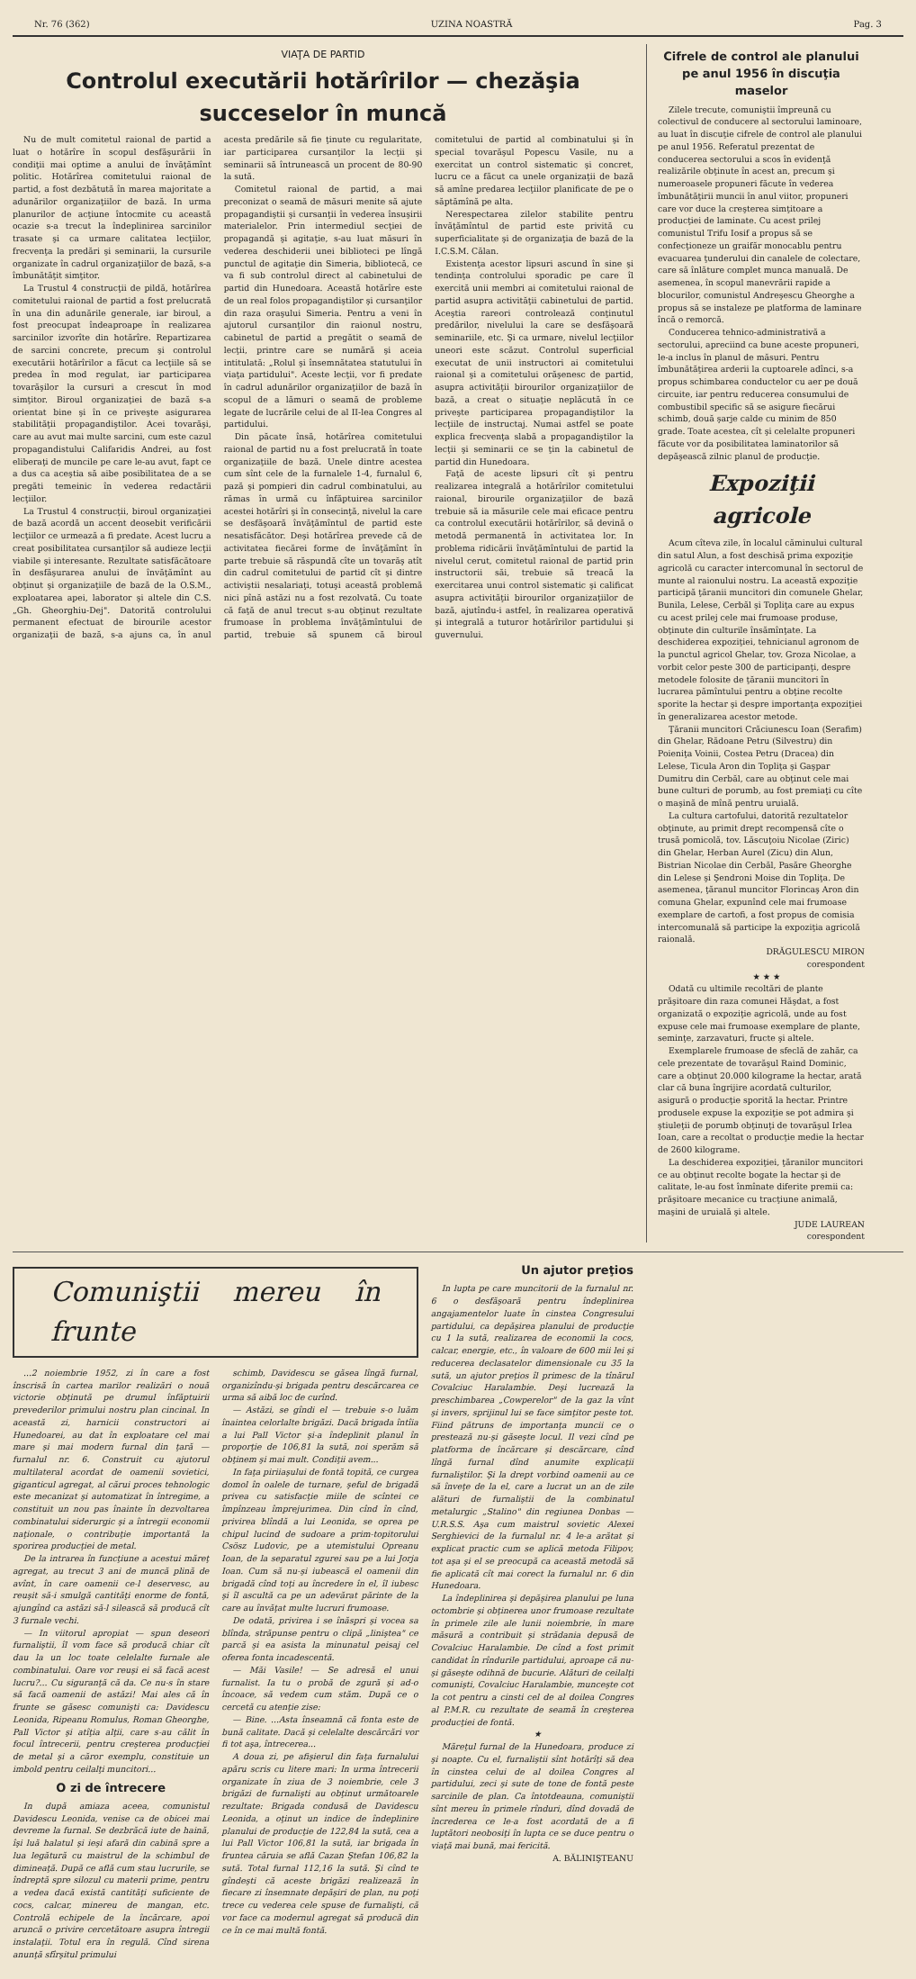Nr. 76 (362) UZINA NOASTRĂ Pag. 3
VIAŢA DE PARTID
Controlul executării hotărîrilor — chezăşia succeselor în muncă
Nu de mult comitetul raional de partid a luat o hotărîre în scopul desfăşurării în condiţii mai optime a anului de învăţămînt politic. Hotărîrea comitetului raional de partid, a fost dezbătută în marea majoritate a adunărilor organizaţiilor de bază. In urma planurilor de acţiune întocmite cu această ocazie s-a trecut la îndeplinirea sarcinilor trasate şi ca urmare calitatea lecţiilor, frecvenţa la predări şi seminarii, la cursurile organizate în cadrul organizaţiilor de bază, s-a îmbunătăţit simţitor.
La Trustul 4 construcţii de pildă, hotărîrea comitetului raional de partid a fost prelucrată în una din adunările generale, iar biroul, a fost preocupat îndeaproape în realizarea sarcinilor izvorîte din hotărîre. Repartizarea de sarcini concrete, precum şi controlul executării hotărîrilor a făcut ca lecţiile să se predea în mod regulat, iar participarea tovarăşilor la cursuri a crescut în mod simţitor. Biroul organizaţiei de bază s-a orientat bine şi în ce priveşte asigurarea stabilităţii propagandiştilor. Acei tovarăşi, care au avut mai multe sarcini, cum este cazul propagandistului Califaridis Andrei, au fost eliberaţi de muncile pe care le-au avut, fapt ce a dus ca aceştia să aibe posibilitatea de a se pregăti temeinic în vederea redactării lecţiilor.
La Trustul 4 construcţii, biroul organizaţiei de bază acordă un accent deosebit verificării lecţiilor ce urmează a fi predate. Acest lucru a creat posibilitatea cursanţilor să audieze lecţii viabile şi interesante. Rezultate satisfăcătoare în desfăşurarea anului de învăţămînt au obţinut şi organizaţiile de bază de la O.S.M., exploatarea apei, laborator şi altele din C.S. „Gh. Gheorghiu-Dej". Datorită controlului permanent efectuat de birourile acestor organizaţii de bază, s-a ajuns ca, în anul acesta predările să fie ţinute cu regularitate, iar participarea cursanţilor la lecţii şi seminarii să întrunească un procent de 80-90 la sută.
Comitetul raional de partid, a mai preconizat o seamă de măsuri menite să ajute propagandiştii şi cursanţii în vederea însuşirii materialelor. Prin intermediul secţiei de propagandă şi agitaţie, s-au luat măsuri în vederea deschiderii unei biblioteci pe lîngă punctul de agitaţie din Simeria, bibliotecă, ce va fi sub controlul direct al cabinetului de partid din Hunedoara. Această hotărîre este de un real folos propagandiştilor şi cursanţilor din raza oraşului Simeria. Pentru a veni în ajutorul cursanţilor din raionul nostru, cabinetul de partid a pregătit o seamă de lecţii, printre care se numără şi aceia intitulată: „Rolul şi însemnătatea statutului în viaţa partidului". Aceste lecţii, vor fi predate în cadrul adunărilor organizaţiilor de bază în scopul de a lămuri o seamă de probleme legate de lucrările celui de al II-lea Congres al partidului.
Din păcate însă, hotărîrea comitetului raional de partid nu a fost prelucrată în toate organizaţiile de bază. Unele dintre acestea cum sînt cele de la furnalele 1-4, furnalul 6, pază şi pompieri din cadrul combinatului, au rămas în urmă cu înfăptuirea sarcinilor acestei hotărîri şi în consecinţă, nivelul la care se desfăşoară învăţămîntul de partid este nesatisfăcător. Deşi hotărîrea prevede că de activitatea fiecărei forme de învăţămînt în parte trebuie să răspundă cîte un tovarăş atît din cadrul comitetului de partid cît şi dintre activiştii nesalariaţi, totuşi această problemă nici pînă astăzi nu a fost rezolvată. Cu toate că faţă de anul trecut s-au obţinut rezultate frumoase în problema învăţămîntului de partid, trebuie să spunem că biroul comitetului de partid al combinatului şi în special tovarăşul Popescu Vasile, nu a exercitat un control sistematic şi concret, lucru ce a făcut ca unele organizaţii de bază să amîne predarea lecţiilor planificate de pe o săptămînă pe alta.
Nerespectarea zilelor stabilite pentru învăţămîntul de partid este privită cu superficialitate şi de organizaţia de bază de la I.C.S.M. Călan.
Existenţa acestor lipsuri ascund în sine şi tendinţa controlului sporadic pe care îl exercită unii membri ai comitetului raional de partid asupra activităţii cabinetului de partid. Aceştia rareori controlează conţinutul predărilor, nivelului la care se desfăşoară seminariile, etc. Şi ca urmare, nivelul lecţiilor uneori este scăzut. Controlul superficial executat de unii instructori ai comitetului raional şi a comitetului orăşenesc de partid, asupra activităţii birourilor organizaţiilor de bază, a creat o situaţie neplăcută în ce priveşte participarea propagandiştilor la lecţiile de instructaj. Numai astfel se poate explica frecvenţa slabă a propagandiştilor la lecţii şi seminarii ce se ţin la cabinetul de partid din Hunedoara.
Faţă de aceste lipsuri cît şi pentru realizarea integrală a hotărîrilor comitetului raional, birourile organizaţiilor de bază trebuie să ia măsurile cele mai eficace pentru ca controlul executării hotărîrilor, să devină o metodă permanentă în activitatea lor. In problema ridicării învăţămîntului de partid la nivelul cerut, comitetul raional de partid prin instructorii săi, trebuie să treacă la exercitarea unui control sistematic şi calificat asupra activităţii birourilor organizaţiilor de bază, ajutîndu-i astfel, în realizarea operativă şi integrală a tuturor hotărîrilor partidului şi guvernului.
Cifrele de control ale planului pe anul 1956 în discuţia maselor
Zilele trecute, comuniştii împreună cu colectivul de conducere al sectorului laminoare, au luat în discuţie cifrele de control ale planului pe anul 1956. Referatul prezentat de conducerea sectorului a scos în evidenţă realizările obţinute în acest an, precum şi numeroasele propuneri făcute în vederea îmbunătăţirii muncii în anul viitor, propuneri care vor duce la creşterea simţitoare a producţiei de laminate. Cu acest prilej comunistul Trifu Iosif a propus să se confecţioneze un graifăr monocablu pentru evacuarea ţunderului din canalele de colectare, care să înlăture complet munca manuală. De asemenea, în scopul manevrării rapide a blocurilor, comunistul Andreşescu Gheorghe a propus să se instaleze pe platforma de laminare încă o remorcă.
Conducerea tehnico-administrativă a sectorului, apreciind ca bune aceste propuneri, le-a inclus în planul de măsuri. Pentru îmbunătăţirea arderii la cuptoarele adînci, s-a propus schimbarea conductelor cu aer pe două circuite, iar pentru reducerea consumului de combustibil specific să se asigure fiecărui schimb, două şarje calde cu minim de 850 grade. Toate acestea, cît şi celelalte propuneri făcute vor da posibilitatea laminatorilor să depăşească zilnic planul de producţie.
Expoziţii agricole
Acum cîteva zile, în localul căminului cultural din satul Alun, a fost deschisă prima expoziţie agricolă cu caracter intercomunal în sectorul de munte al raionului nostru. La această expoziţie participă ţăranii muncitori din comunele Ghelar, Bunila, Lelese, Cerbăl şi Topliţa care au expus cu acest prilej cele mai frumoase produse, obţinute din culturile însămînţate. La deschiderea expoziţiei, tehnicianul agronom de la punctul agricol Ghelar, tov. Groza Nicolae, a vorbit celor peste 300 de participanţi, despre metodele folosite de ţăranii muncitori în lucrarea pămîntului pentru a obţine recolte sporite la hectar şi despre importanţa expoziţiei în generalizarea acestor metode.
Ţăranii muncitori Crăciunescu Ioan (Serafim) din Ghelar, Rădoane Petru (Silvestru) din Poieniţa Voinii, Costea Petru (Dracea) din Lelese, Ticula Aron din Topliţa şi Gaşpar Dumitru din Cerbăl, care au obţinut cele mai bune culturi de porumb, au fost premiaţi cu cîte o maşină de mînă pentru uruială.
La cultura cartofului, datorită rezultatelor obţinute, au primit drept recompensă cîte o trusă pomicolă, tov. Lăscuţoiu Nicolae (Ziric) din Ghelar, Herban Aurel (Zicu) din Alun, Bistrian Nicolae din Cerbăl, Pasăre Gheorghe din Lelese şi Şendroni Moise din Topliţa. De asemenea, ţăranul muncitor Florincaş Aron din comuna Ghelar, expunînd cele mai frumoase exemplare de cartofi, a fost propus de comisia intercomunală să participe la expoziţia agricolă raională.
DRĂGULESCU MIRON
corespondent
★ ★ ★
Odată cu ultimile recoltări de plante prăşitoare din raza comunei Hăşdat, a fost organizată o expoziţie agricolă, unde au fost expuse cele mai frumoase exemplare de plante, seminţe, zarzavaturi, fructe şi altele.
Exemplarele frumoase de sfeclă de zahăr, ca cele prezentate de tovarăşul Raind Dominic, care a obţinut 20.000 kilograme la hectar, arată clar că buna îngrijire acordată culturilor, asigură o producţie sporită la hectar. Printre produsele expuse la expoziţie se pot admira şi ştiuleţii de porumb obţinuţi de tovarăşul Irlea Ioan, care a recoltat o producţie medie la hectar de 2600 kilograme.
La deschiderea expoziţiei, ţăranilor muncitori ce au obţinut recolte bogate la hectar şi de calitate, le-au fost înmînate diferite premii ca: prăşitoare mecanice cu tracţiune animală, maşini de uruială şi altele.
JUDE LAUREAN
corespondent
Comuniştii mereu în frunte
...2 noiembrie 1952, zi în care a fost înscrisă în cartea marilor realizări o nouă victorie obţinută pe drumul înfăptuirii prevederilor primului nostru plan cincinal. In această zi, harnicii constructori ai Hunedoarei, au dat în exploatare cel mai mare şi mai modern furnal din ţară — furnalul nr. 6. Construit cu ajutorul multilateral acordat de oamenii sovietici, giganticul agregat, al cărui proces tehnologic este mecanizat şi automatizat în întregime, a constituit un nou pas înainte în dezvoltarea combinatului siderurgic şi a întregii economii naţionale, o contribuţie importantă la sporirea producţiei de metal.
De la intrarea în funcţiune a acestui măreţ agregat, au trecut 3 ani de muncă plină de avînt, în care oamenii ce-l deservesc, au reuşit să-i smulgă cantităţi enorme de fontă, ajungînd ca astăzi să-l silească să producă cît 3 furnale vechi.
— In viitorul apropiat — spun deseori furnaliştii, îl vom face să producă chiar cît dau la un loc toate celelalte furnale ale combinatului. Oare vor reuşi ei să facă acest lucru?... Cu siguranţă că da. Ce nu-s în stare să facă oamenii de astăzi! Mai ales că în frunte se găsesc comunişti ca: Davidescu Leonida, Ripeanu Romulus, Roman Gheorghe, Pall Victor şi atîţia alţii, care s-au călit în focul întrecerii, pentru creşterea producţiei de metal şi a căror exemplu, constituie un imbold pentru ceilalţi muncitori...
O zi de întrecere
In după amiaza aceea, comunistul Davidescu Leonida, venise ca de obicei mai devreme la furnal. Se dezbrăcă iute de haină, îşi luă halatul şi ieşi afară din cabină spre a lua legătură cu maistrul de la schimbul de dimineaţă. După ce află cum stau lucrurile, se îndreptă spre silozul cu materii prime, pentru a vedea dacă există cantităţi suficiente de cocs, calcar, minereu de mangan, etc. Controlă echipele de la încărcare, apoi aruncă o privire cercetătoare asupra întregii instalaţii. Totul era în regulă. Cînd sirena anunţă sfîrşitul primului
schimb, Davidescu se găsea lîngă furnal, organizîndu-şi brigada pentru descărcarea ce urma să aibă loc de curînd.
— Astăzi, se gîndi el — trebuie s-o luăm înaintea celorlalte brigăzi. Dacă brigada întîia a lui Pall Victor şi-a îndeplinit planul în proporţie de 106,81 la sută, noi sperăm să obţinem şi mai mult. Condiţii avem...
In faţa piriiaşului de fontă topită, ce curgea domol în oalele de turnare, şeful de brigadă privea cu satisfacţie miile de scîntei ce împînzeau împrejurimea. Din cînd în cînd, privirea blîndă a lui Leonida, se oprea pe chipul lucind de sudoare a prim-topitorului Csösz Ludovic, pe a utemistului Opreanu Ioan, de la separatul zgurei sau pe a lui Jorja Ioan. Cum să nu-şi iubească el oamenii din brigadă cînd toţi au încredere în el, îl iubesc şi îl ascultă ca pe un adevărat părinte de la care au învăţat multe lucruri frumoase.
De odată, privirea i se înăspri şi vocea sa blînda, străpunse pentru o clipă „liniştea" ce parcă şi ea asista la minunatul peisaj cel oferea fonta incadescentă.
— Măi Vasile! — Se adresă el unui furnalist. Ia tu o probă de zgură şi ad-o încoace, să vedem cum stăm. După ce o cercetă cu atenţie zise:
— Bine. ...Asta înseamnă că fonta este de bună calitate. Dacă şi celelalte descărcări vor fi tot aşa, întrecerea...
A doua zi, pe afişierul din faţa furnalului apăru scris cu litere mari: In urma întrecerii organizate în ziua de 3 noiembrie, cele 3 brigăzi de furnalişti au obţinut următoarele rezultate: Brigada condusă de Davidescu Leonida, a oţinut un indice de îndeplinire planului de producţie de 122,84 la sută, cea a lui Pall Victor 106,81 la sută, iar brigada în fruntea căruia se află Cazan Ştefan 106,82 la sută. Total furnal 112,16 la sută. Şi cînd te gîndeşti că aceste brigăzi realizează în fiecare zi însemnate depăşiri de plan, nu poţi trece cu vederea cele spuse de furnalişti, că vor face ca modernul agregat să producă din ce în ce mai multă fontă.
Un ajutor preţios
In lupta pe care muncitorii de la furnalul nr. 6 o desfăşoară pentru îndeplinirea angajamentelor luate în cinstea Congresului partidului, ca depăşirea planului de producţie cu 1 la sută, realizarea de economii la cocs, calcar, energie, etc., în valoare de 600 mii lei şi reducerea declasatelor dimensionale cu 35 la sută, un ajutor preţios îl primesc de la tînărul Covalciuc Haralambie. Deşi lucrează la preschimbarea „Cowperelor" de la gaz la vînt şi invers, sprijinul lui se face simţitor peste tot. Fiind pătruns de importanţa muncii ce o prestează nu-şi găseşte locul. Il vezi cînd pe platforma de încărcare şi descărcare, cînd lîngă furnal dînd anumite explicaţii furnaliştilor. Şi la drept vorbind oamenii au ce să înveţe de la el, care a lucrat un an de zile alături de furnaliştii de la combinatul metalurgic „Stalino" din regiunea Donbas — U.R.S.S. Aşa cum maistrul sovietic Alexei Serghievici de la furnalul nr. 4 le-a arătat şi explicat practic cum se aplică metoda Filipov, tot aşa şi el se preocupă ca această metodă să fie aplicată cît mai corect la furnalul nr. 6 din Hunedoara.
La îndeplinirea şi depăşirea planului pe luna octombrie şi obţinerea unor frumoase rezultate în primele zile ale lunii noiembrie, în mare măsură a contribuit şi strădania depusă de Covalciuc Haralambie. De cînd a fost primit candidat în rîndurile partidului, aproape că nu-şi găseşte odihnă de bucurie. Alături de ceilalţi comunişti, Covalciuc Haralambie, munceşte cot la cot pentru a cinsti cel de al doilea Congres al P.M.R. cu rezultate de seamă în creşterea producţiei de fontă.
★
Măreţul furnal de la Hunedoara, produce zi şi noapte. Cu el, furnaliştii sînt hotărîţi să dea în cinstea celui de al doilea Congres al partidului, zeci şi sute de tone de fontă peste sarcinile de plan. Ca întotdeauna, comuniştii sînt mereu în primele rînduri, dînd dovadă de încrederea ce le-a fost acordată de a fi luptători neobosiţi în lupta ce se duce pentru o viaţă mai bună, mai fericită.
A. BĂLINIŞTEANU